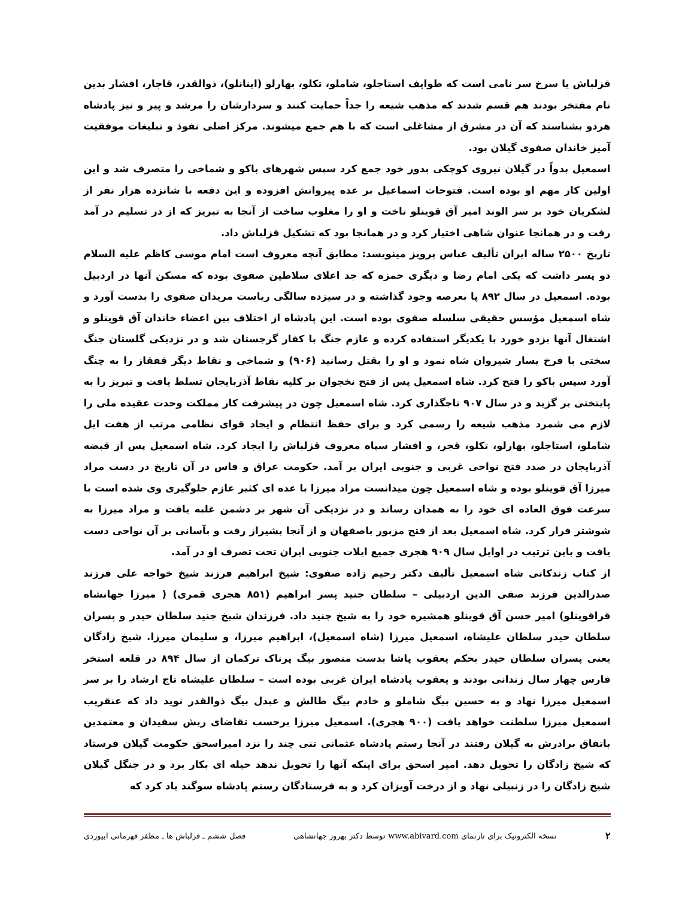قزلباش یا سرخ سر نامی است که طوایف استاجلو، شاملو، تکلو، بهارلو (اینانلو)، ذوالقدر، قاجار، افشار بدین نام مفتخر بودند هم قسم شدند که مذهب شیعه را جداً حمایت کنند و سردارشان را مرشد و پیر و نیز پادشاه هردو بشناسند که آن در مشرق از مشاغلی است که با هم جمع میشوند. مرکز اصلی نفوذ و تبلیغات موفقیت آمیز خاندان صفوی گیلان بود.
اسمعیل بدواً در گیلان نیروی کوچکی بدور خود جمع کرد سپس شهرهای باکو و شماخی را متصرف شد و این اولین کار مهم او بوده است. فتوحات اسماعیل بر عده پیروانش افزوده و این دفعه با شانزده هزار نفر از لشکریان خود بر سر الوند امیر آق قوینلو تاخت و او را مغلوب ساخت از آنجا به تبریز که از در تسلیم در آمد رفت و در همانجا عنوان شاهی اختیار کرد و در همانجا بود که تشکیل قزلباش داد.
تاریخ ۲۵۰۰ ساله ایران تألیف عباس پرویز مینویسد: مطابق آنچه معروف است امام موسی کاظم علیه السلام دو پسر داشت که یکی امام رضا و دیگری حمزه که جد اعلای سلاطین صفوی بوده که مسکن آنها در اردبیل بوده. اسمعیل در سال ۸۹۲ پا بعرصه وجود گذاشته و در سیزده سالگی ریاست مریدان صفوی را بدست آورد و شاه اسمعیل مؤسس حقیقی سلسله صفوی بوده است. این پادشاه از اختلاف بین اعضاء خاندان آق قوینلو و اشتغال آنها بزدو خورد با یکدیگر استفاده کرده و عازم جنگ با کفار گرجستان شد و در نزدیکی گلستان جنگ سختی با فرخ یسار شیروان شاه نمود و او را بقتل رسانید (۹۰۶) و شماخی و نقاط دیگر قفقاز را به چنگ آورد سپس باکو را فتح کرد. شاه اسمعیل پس از فتح نخجوان بر کلیه نقاط آذربایجان تسلط یافت و تبریز را به پایتختی بر گزید و در سال ۹۰۷ تاجگذاری کرد. شاه اسمعیل چون در پیشرفت کار مملکت وحدت عقیده ملی را لازم می شمرد مذهب شیعه را رسمی کرد و برای حفظ انتظام و ایجاد قوای نظامی مرتب از هفت ایل شاملو، استاجلو، بهارلو، تکلو، قجر، و افشار سپاه معروف قزلباش را ایجاد کرد. شاه اسمعیل پس از قبضه آذربایجان در صدد فتح نواحی غربی و جنوبی ایران بر آمد. حکومت عراق و فاس در آن تاریخ در دست مراد میرزا آق قوینلو بوده و شاه اسمعیل چون میدانست مراد میرزا با عده ای کثیر عازم جلوگیری وی شده است با سرعت فوق العاده ای خود را به همدان رساند و در نزدیکی آن شهر بر دشمن غلبه یافت و مراد میرزا به شوشتر فرار کرد. شاه اسمعیل بعد از فتح مزبور باصفهان و از آنجا بشیراز رفت و بآسانی بر آن نواحی دست یافت و باین ترتیب در اوایل سال ۹۰۹ هجری جمیع ایلات جنوبی ایران تحت تصرف او در آمد.
از کتاب زندکانی شاه اسمعیل تألیف دکتر رحیم زاده صفوی: شیخ ابراهیم فرزند شیخ خواجه علی فرزند صدرالدین فرزند صفی الدین اردبیلی – سلطان جنید پسر ابراهیم (۸۵۱ هجری قمری) ( میرزا جهانشاه قراقوینلو) امیر حسن آق قوینلو همشیره خود را به شیخ جنید داد. فرزندان شیخ جنید سلطان حیدر و پسران سلطان حیدر سلطان علیشاه، اسمعیل میرزا (شاه اسمعیل)، ابراهیم میرزا، و سلیمان میرزا. شیخ زادگان یعنی پسران سلطان حیدر بحکم یعقوب پاشا بدست منصور بیگ پرناک ترکمان از سال ۸۹۴ در قلعه استخر فارس چهار سال زندانی بودند و یعقوب پادشاه ایران غربی بوده است – سلطان علیشاه تاج ارشاد را بر سر اسمعیل میرزا نهاد و به حسین بیگ شاملو و خادم بیگ طالش و عبدل بیگ ذوالقدر نوید داد که عنقریب اسمعیل میرزا سلطنت خواهد یافت (۹۰۰ هجری). اسمعیل میرزا برحسب تقاضای ریش سفیدان و معتمدین باتفاق برادرش به گیلان رفتند در آنجا رستم پادشاه عثمانی تنی چند را نزد امیراسحق حکومت گیلان فرستاد که شیخ زادگان را تحویل دهد. امیر اسحق برای اینکه آنها را تحویل ندهد حیله ای بکار برد و در جنگل گیلان شیخ زادگان را در زنبیلی نهاد و از درخت آویزان کرد و به فرستادگان رستم پادشاه سوگند یاد کرد که
۲ نسخه الکترونیک برای تارنمای www.abivard.com توسط دکتر بهروز جهانشاهی فصل ششم ـ قزلباش ها ـ مظفر قهرمانی ابیوردی